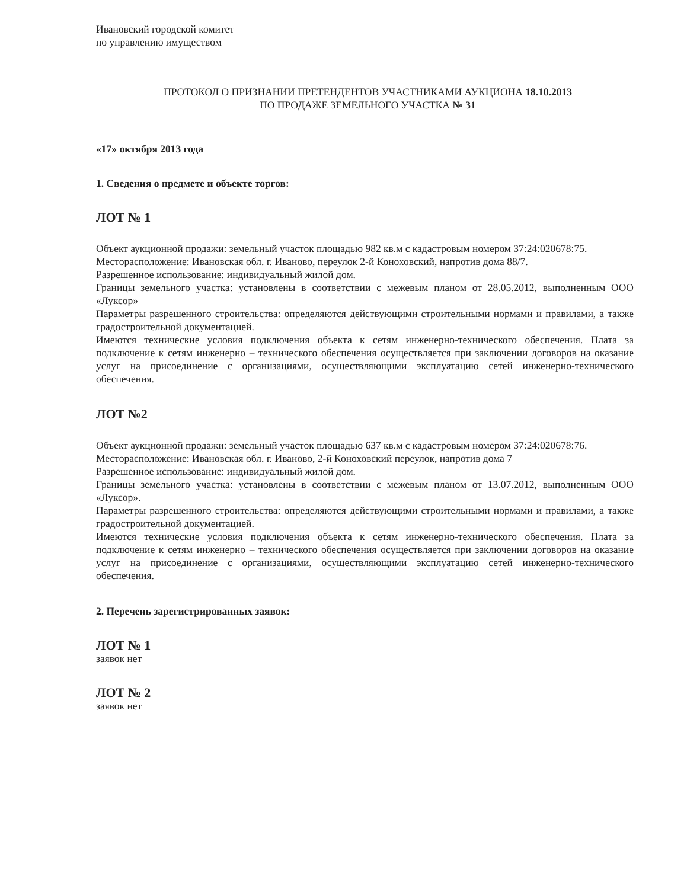Ивановский городской комитет
по управлению имуществом
ПРОТОКОЛ О ПРИЗНАНИИ ПРЕТЕНДЕНТОВ УЧАСТНИКАМИ АУКЦИОНА 18.10.2013
ПО ПРОДАЖЕ ЗЕМЕЛЬНОГО УЧАСТКА № 31
«17» октября 2013 года
1. Сведения о предмете и объекте торгов:
ЛОТ № 1
Объект аукционной продажи: земельный участок площадью 982 кв.м с кадастровым номером 37:24:020678:75.
Месторасположение: Ивановская обл. г. Иваново, переулок 2-й Коноховский, напротив дома 88/7.
Разрешенное использование: индивидуальный жилой дом.
Границы земельного участка: установлены в соответствии с межевым планом от 28.05.2012, выполненным ООО «Луксор»
Параметры разрешенного строительства: определяются действующими строительными нормами и правилами, а также градостроительной документацией.
Имеются технические условия подключения объекта к сетям инженерно-технического обеспечения. Плата за подключение к сетям инженерно – технического обеспечения осуществляется при заключении договоров на оказание услуг на присоединение с организациями, осуществляющими эксплуатацию сетей инженерно-технического обеспечения.
ЛОТ №2
Объект аукционной продажи: земельный участок площадью 637 кв.м с кадастровым номером 37:24:020678:76.
Месторасположение: Ивановская обл. г. Иваново, 2-й Коноховский переулок, напротив дома 7
Разрешенное использование: индивидуальный жилой дом.
Границы земельного участка: установлены в соответствии с межевым планом от 13.07.2012, выполненным ООО «Луксор».
Параметры разрешенного строительства: определяются действующими строительными нормами и правилами, а также градостроительной документацией.
Имеются технические условия подключения объекта к сетям инженерно-технического обеспечения. Плата за подключение к сетям инженерно – технического обеспечения осуществляется при заключении договоров на оказание услуг на присоединение с организациями, осуществляющими эксплуатацию сетей инженерно-технического обеспечения.
2. Перечень зарегистрированных заявок:
ЛОТ № 1
заявок нет
ЛОТ № 2
заявок нет